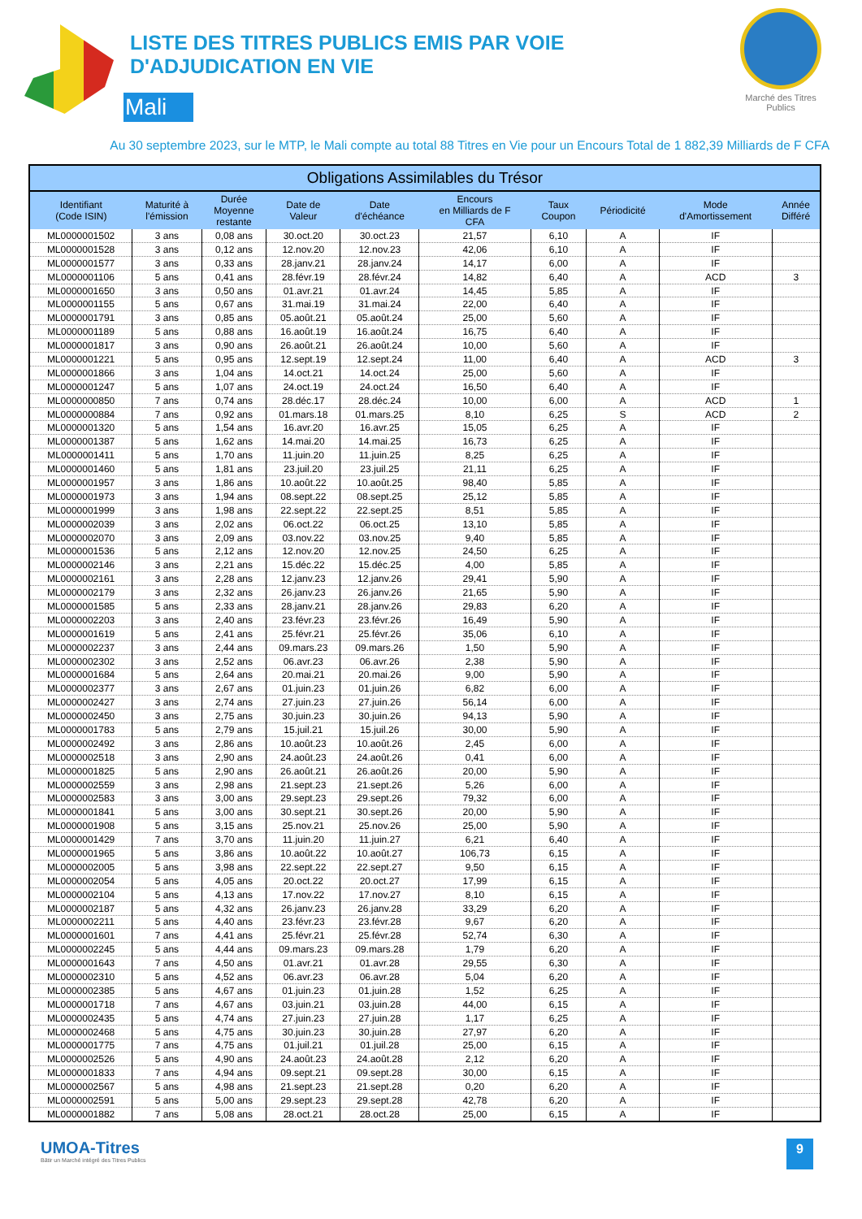LISTE DES TITRES PUBLICS EMIS PAR VOIE
D'ADJUDICATION EN VIE
Mali
Marché des Titres Publics
Au 30 septembre 2023, sur le MTP, le Mali compte au total 88 Titres en Vie pour un Encours Total de 1 882,39 Milliards de F CFA
| Obligations Assimilables du Trésor | | | | | | | | | |
| --- | --- | --- | --- | --- | --- | --- | --- | --- | --- |
| Identifiant (Code ISIN) | Maturité à l'émission | Durée Moyenne restante | Date de Valeur | Date d'échéance | Encours en Milliards de F CFA | Taux Coupon | Périodicité | Mode d'Amortissement | Année Différé |
| ML0000001502 | 3 ans | 0,08 ans | 30.oct.20 | 30.oct.23 | 21,57 | 6,10 | A | IF | |
| ML0000001528 | 3 ans | 0,12 ans | 12.nov.20 | 12.nov.23 | 42,06 | 6,10 | A | IF | |
| ML0000001577 | 3 ans | 0,33 ans | 28.janv.21 | 28.janv.24 | 14,17 | 6,00 | A | IF | |
| ML0000001106 | 5 ans | 0,41 ans | 28.févr.19 | 28.févr.24 | 14,82 | 6,40 | A | ACD | 3 |
| ML0000001650 | 3 ans | 0,50 ans | 01.avr.21 | 01.avr.24 | 14,45 | 5,85 | A | IF | |
| ML0000001155 | 5 ans | 0,67 ans | 31.mai.19 | 31.mai.24 | 22,00 | 6,40 | A | IF | |
| ML0000001791 | 3 ans | 0,85 ans | 05.août.21 | 05.août.24 | 25,00 | 5,60 | A | IF | |
| ML0000001189 | 5 ans | 0,88 ans | 16.août.19 | 16.août.24 | 16,75 | 6,40 | A | IF | |
| ML0000001817 | 3 ans | 0,90 ans | 26.août.21 | 26.août.24 | 10,00 | 5,60 | A | IF | |
| ML0000001221 | 5 ans | 0,95 ans | 12.sept.19 | 12.sept.24 | 11,00 | 6,40 | A | ACD | 3 |
| ML0000001866 | 3 ans | 1,04 ans | 14.oct.21 | 14.oct.24 | 25,00 | 5,60 | A | IF | |
| ML0000001247 | 5 ans | 1,07 ans | 24.oct.19 | 24.oct.24 | 16,50 | 6,40 | A | IF | |
| ML0000000850 | 7 ans | 0,74 ans | 28.déc.17 | 28.déc.24 | 10,00 | 6,00 | A | ACD | 1 |
| ML0000000884 | 7 ans | 0,92 ans | 01.mars.18 | 01.mars.25 | 8,10 | 6,25 | S | ACD | 2 |
| ML0000001320 | 5 ans | 1,54 ans | 16.avr.20 | 16.avr.25 | 15,05 | 6,25 | A | IF | |
| ML0000001387 | 5 ans | 1,62 ans | 14.mai.20 | 14.mai.25 | 16,73 | 6,25 | A | IF | |
| ML0000001411 | 5 ans | 1,70 ans | 11.juin.20 | 11.juin.25 | 8,25 | 6,25 | A | IF | |
| ML0000001460 | 5 ans | 1,81 ans | 23.juil.20 | 23.juil.25 | 21,11 | 6,25 | A | IF | |
| ML0000001957 | 3 ans | 1,86 ans | 10.août.22 | 10.août.25 | 98,40 | 5,85 | A | IF | |
| ML0000001973 | 3 ans | 1,94 ans | 08.sept.22 | 08.sept.25 | 25,12 | 5,85 | A | IF | |
| ML0000001999 | 3 ans | 1,98 ans | 22.sept.22 | 22.sept.25 | 8,51 | 5,85 | A | IF | |
| ML0000002039 | 3 ans | 2,02 ans | 06.oct.22 | 06.oct.25 | 13,10 | 5,85 | A | IF | |
| ML0000002070 | 3 ans | 2,09 ans | 03.nov.22 | 03.nov.25 | 9,40 | 5,85 | A | IF | |
| ML0000001536 | 5 ans | 2,12 ans | 12.nov.20 | 12.nov.25 | 24,50 | 6,25 | A | IF | |
| ML0000002146 | 3 ans | 2,21 ans | 15.déc.22 | 15.déc.25 | 4,00 | 5,85 | A | IF | |
| ML0000002161 | 3 ans | 2,28 ans | 12.janv.23 | 12.janv.26 | 29,41 | 5,90 | A | IF | |
| ML0000002179 | 3 ans | 2,32 ans | 26.janv.23 | 26.janv.26 | 21,65 | 5,90 | A | IF | |
| ML0000001585 | 5 ans | 2,33 ans | 28.janv.21 | 28.janv.26 | 29,83 | 6,20 | A | IF | |
| ML0000002203 | 3 ans | 2,40 ans | 23.févr.23 | 23.févr.26 | 16,49 | 5,90 | A | IF | |
| ML0000001619 | 5 ans | 2,41 ans | 25.févr.21 | 25.févr.26 | 35,06 | 6,10 | A | IF | |
| ML0000002237 | 3 ans | 2,44 ans | 09.mars.23 | 09.mars.26 | 1,50 | 5,90 | A | IF | |
| ML0000002302 | 3 ans | 2,52 ans | 06.avr.23 | 06.avr.26 | 2,38 | 5,90 | A | IF | |
| ML0000001684 | 5 ans | 2,64 ans | 20.mai.21 | 20.mai.26 | 9,00 | 5,90 | A | IF | |
| ML0000002377 | 3 ans | 2,67 ans | 01.juin.23 | 01.juin.26 | 6,82 | 6,00 | A | IF | |
| ML0000002427 | 3 ans | 2,74 ans | 27.juin.23 | 27.juin.26 | 56,14 | 6,00 | A | IF | |
| ML0000002450 | 3 ans | 2,75 ans | 30.juin.23 | 30.juin.26 | 94,13 | 5,90 | A | IF | |
| ML0000001783 | 5 ans | 2,79 ans | 15.juil.21 | 15.juil.26 | 30,00 | 5,90 | A | IF | |
| ML0000002492 | 3 ans | 2,86 ans | 10.août.23 | 10.août.26 | 2,45 | 6,00 | A | IF | |
| ML0000002518 | 3 ans | 2,90 ans | 24.août.23 | 24.août.26 | 0,41 | 6,00 | A | IF | |
| ML0000001825 | 5 ans | 2,90 ans | 26.août.21 | 26.août.26 | 20,00 | 5,90 | A | IF | |
| ML0000002559 | 3 ans | 2,98 ans | 21.sept.23 | 21.sept.26 | 5,26 | 6,00 | A | IF | |
| ML0000002583 | 3 ans | 3,00 ans | 29.sept.23 | 29.sept.26 | 79,32 | 6,00 | A | IF | |
| ML0000001841 | 5 ans | 3,00 ans | 30.sept.21 | 30.sept.26 | 20,00 | 5,90 | A | IF | |
| ML0000001908 | 5 ans | 3,15 ans | 25.nov.21 | 25.nov.26 | 25,00 | 5,90 | A | IF | |
| ML0000001429 | 7 ans | 3,70 ans | 11.juin.20 | 11.juin.27 | 6,21 | 6,40 | A | IF | |
| ML0000001965 | 5 ans | 3,86 ans | 10.août.22 | 10.août.27 | 106,73 | 6,15 | A | IF | |
| ML0000002005 | 5 ans | 3,98 ans | 22.sept.22 | 22.sept.27 | 9,50 | 6,15 | A | IF | |
| ML0000002054 | 5 ans | 4,05 ans | 20.oct.22 | 20.oct.27 | 17,99 | 6,15 | A | IF | |
| ML0000002104 | 5 ans | 4,13 ans | 17.nov.22 | 17.nov.27 | 8,10 | 6,15 | A | IF | |
| ML0000002187 | 5 ans | 4,32 ans | 26.janv.23 | 26.janv.28 | 33,29 | 6,20 | A | IF | |
| ML0000002211 | 5 ans | 4,40 ans | 23.févr.23 | 23.févr.28 | 9,67 | 6,20 | A | IF | |
| ML0000001601 | 7 ans | 4,41 ans | 25.févr.21 | 25.févr.28 | 52,74 | 6,30 | A | IF | |
| ML0000002245 | 5 ans | 4,44 ans | 09.mars.23 | 09.mars.28 | 1,79 | 6,20 | A | IF | |
| ML0000001643 | 7 ans | 4,50 ans | 01.avr.21 | 01.avr.28 | 29,55 | 6,30 | A | IF | |
| ML0000002310 | 5 ans | 4,52 ans | 06.avr.23 | 06.avr.28 | 5,04 | 6,20 | A | IF | |
| ML0000002385 | 5 ans | 4,67 ans | 01.juin.23 | 01.juin.28 | 1,52 | 6,25 | A | IF | |
| ML0000001718 | 7 ans | 4,67 ans | 03.juin.21 | 03.juin.28 | 44,00 | 6,15 | A | IF | |
| ML0000002435 | 5 ans | 4,74 ans | 27.juin.23 | 27.juin.28 | 1,17 | 6,25 | A | IF | |
| ML0000002468 | 5 ans | 4,75 ans | 30.juin.23 | 30.juin.28 | 27,97 | 6,20 | A | IF | |
| ML0000001775 | 7 ans | 4,75 ans | 01.juil.21 | 01.juil.28 | 25,00 | 6,15 | A | IF | |
| ML0000002526 | 5 ans | 4,90 ans | 24.août.23 | 24.août.28 | 2,12 | 6,20 | A | IF | |
| ML0000001833 | 7 ans | 4,94 ans | 09.sept.21 | 09.sept.28 | 30,00 | 6,15 | A | IF | |
| ML0000002567 | 5 ans | 4,98 ans | 21.sept.23 | 21.sept.28 | 0,20 | 6,20 | A | IF | |
| ML0000002591 | 5 ans | 5,00 ans | 29.sept.23 | 29.sept.28 | 42,78 | 6,20 | A | IF | |
| ML0000001882 | 7 ans | 5,08 ans | 28.oct.21 | 28.oct.28 | 25,00 | 6,15 | A | IF | |
UMOA-Titres
Bâtir un Marché intégré des Titres Publics
9